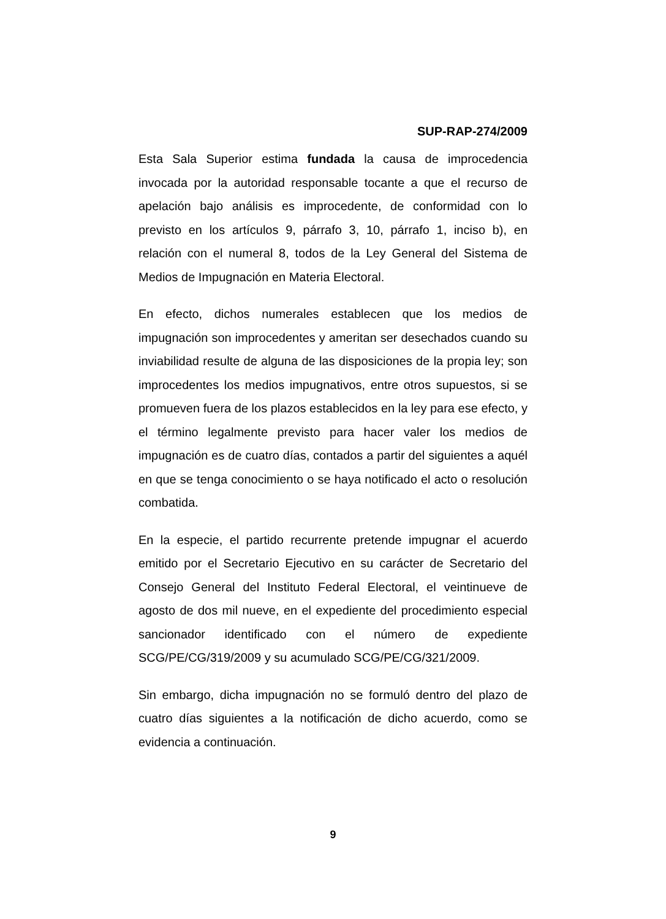SUP-RAP-274/2009
Esta Sala Superior estima fundada la causa de improcedencia invocada por la autoridad responsable tocante a que el recurso de apelación bajo análisis es improcedente, de conformidad con lo previsto en los artículos 9, párrafo 3, 10, párrafo 1, inciso b), en relación con el numeral 8, todos de la Ley General del Sistema de Medios de Impugnación en Materia Electoral.
En efecto, dichos numerales establecen que los medios de impugnación son improcedentes y ameritan ser desechados cuando su inviabilidad resulte de alguna de las disposiciones de la propia ley; son improcedentes los medios impugnativos, entre otros supuestos, si se promueven fuera de los plazos establecidos en la ley para ese efecto, y el término legalmente previsto para hacer valer los medios de impugnación es de cuatro días, contados a partir del siguientes a aquél en que se tenga conocimiento o se haya notificado el acto o resolución combatida.
En la especie, el partido recurrente pretende impugnar el acuerdo emitido por el Secretario Ejecutivo en su carácter de Secretario del Consejo General del Instituto Federal Electoral, el veintinueve de agosto de dos mil nueve, en el expediente del procedimiento especial sancionador identificado con el número de expediente SCG/PE/CG/319/2009 y su acumulado SCG/PE/CG/321/2009.
Sin embargo, dicha impugnación no se formuló dentro del plazo de cuatro días siguientes a la notificación de dicho acuerdo, como se evidencia a continuación.
9